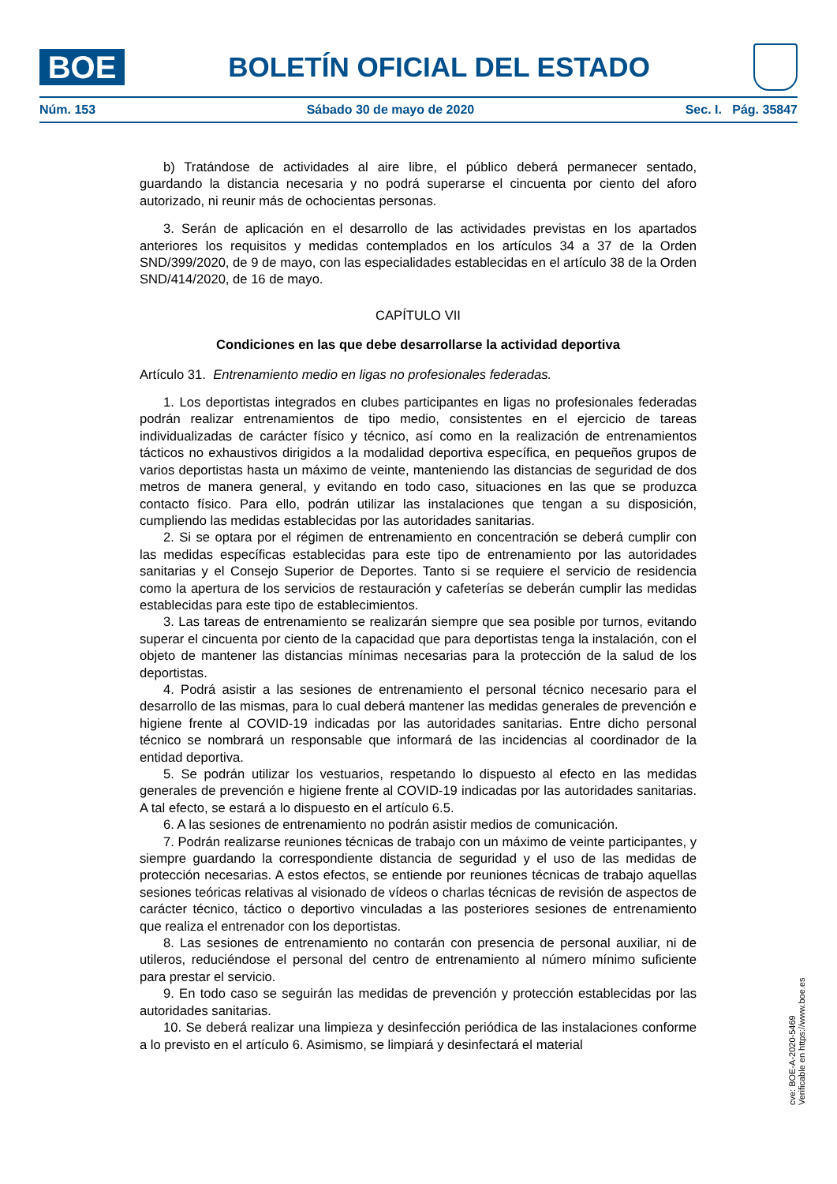BOE
BOLETÍN OFICIAL DEL ESTADO
Núm. 153 Sábado 30 de mayo de 2020 Sec. I. Pág. 35847
b) Tratándose de actividades al aire libre, el público deberá permanecer sentado, guardando la distancia necesaria y no podrá superarse el cincuenta por ciento del aforo autorizado, ni reunir más de ochocientas personas.
3. Serán de aplicación en el desarrollo de las actividades previstas en los apartados anteriores los requisitos y medidas contemplados en los artículos 34 a 37 de la Orden SND/399/2020, de 9 de mayo, con las especialidades establecidas en el artículo 38 de la Orden SND/414/2020, de 16 de mayo.
CAPÍTULO VII
Condiciones en las que debe desarrollarse la actividad deportiva
Artículo 31. Entrenamiento medio en ligas no profesionales federadas.
1. Los deportistas integrados en clubes participantes en ligas no profesionales federadas podrán realizar entrenamientos de tipo medio, consistentes en el ejercicio de tareas individualizadas de carácter físico y técnico, así como en la realización de entrenamientos tácticos no exhaustivos dirigidos a la modalidad deportiva específica, en pequeños grupos de varios deportistas hasta un máximo de veinte, manteniendo las distancias de seguridad de dos metros de manera general, y evitando en todo caso, situaciones en las que se produzca contacto físico. Para ello, podrán utilizar las instalaciones que tengan a su disposición, cumpliendo las medidas establecidas por las autoridades sanitarias.
2. Si se optara por el régimen de entrenamiento en concentración se deberá cumplir con las medidas específicas establecidas para este tipo de entrenamiento por las autoridades sanitarias y el Consejo Superior de Deportes. Tanto si se requiere el servicio de residencia como la apertura de los servicios de restauración y cafeterías se deberán cumplir las medidas establecidas para este tipo de establecimientos.
3. Las tareas de entrenamiento se realizarán siempre que sea posible por turnos, evitando superar el cincuenta por ciento de la capacidad que para deportistas tenga la instalación, con el objeto de mantener las distancias mínimas necesarias para la protección de la salud de los deportistas.
4. Podrá asistir a las sesiones de entrenamiento el personal técnico necesario para el desarrollo de las mismas, para lo cual deberá mantener las medidas generales de prevención e higiene frente al COVID-19 indicadas por las autoridades sanitarias. Entre dicho personal técnico se nombrará un responsable que informará de las incidencias al coordinador de la entidad deportiva.
5. Se podrán utilizar los vestuarios, respetando lo dispuesto al efecto en las medidas generales de prevención e higiene frente al COVID-19 indicadas por las autoridades sanitarias. A tal efecto, se estará a lo dispuesto en el artículo 6.5.
6. A las sesiones de entrenamiento no podrán asistir medios de comunicación.
7. Podrán realizarse reuniones técnicas de trabajo con un máximo de veinte participantes, y siempre guardando la correspondiente distancia de seguridad y el uso de las medidas de protección necesarias. A estos efectos, se entiende por reuniones técnicas de trabajo aquellas sesiones teóricas relativas al visionado de vídeos o charlas técnicas de revisión de aspectos de carácter técnico, táctico o deportivo vinculadas a las posteriores sesiones de entrenamiento que realiza el entrenador con los deportistas.
8. Las sesiones de entrenamiento no contarán con presencia de personal auxiliar, ni de utileros, reduciéndose el personal del centro de entrenamiento al número mínimo suficiente para prestar el servicio.
9. En todo caso se seguirán las medidas de prevención y protección establecidas por las autoridades sanitarias.
10. Se deberá realizar una limpieza y desinfección periódica de las instalaciones conforme a lo previsto en el artículo 6. Asimismo, se limpiará y desinfectará el material
cve: BOE-A-2020-5469
Verificable en https://www.boe.es